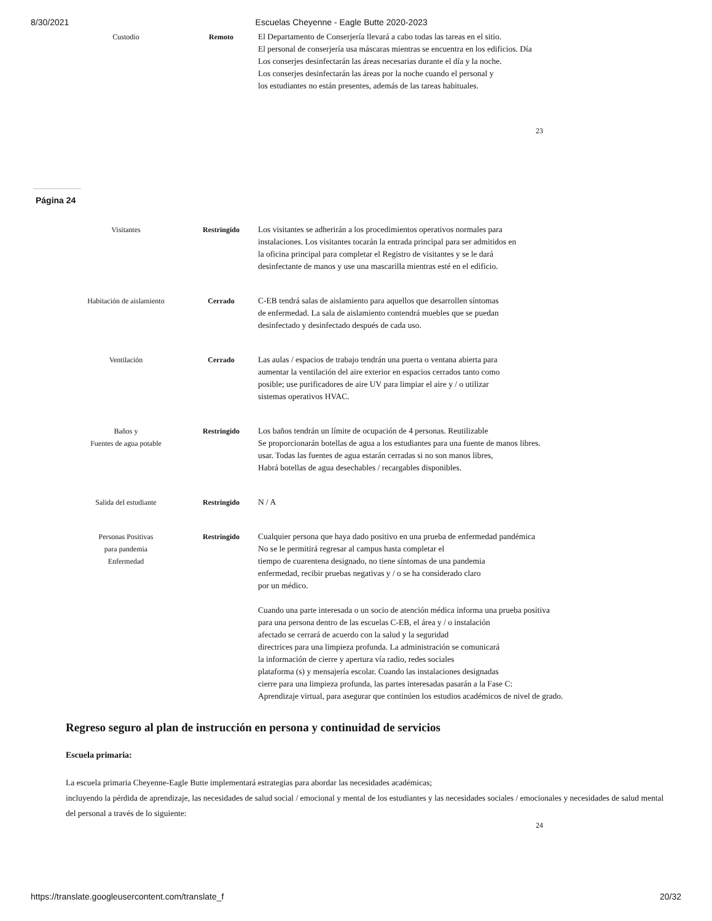8/30/2021 Escuelas Cheyenne - Eagle Butte 2020-2023
| Custodio | Remoto | El Departamento de Conserjería llevará a cabo todas las tareas en el sitio. El personal de conserjería usa máscaras mientras se encuentra en los edificios. Día Los conserjes desinfectarán las áreas necesarias durante el día y la noche. Los conserjes desinfectarán las áreas por la noche cuando el personal y los estudiantes no están presentes, además de las tareas habituales. |
23
Página 24
| Visitantes | Restringido | Los visitantes se adherirán a los procedimientos operativos normales para instalaciones. Los visitantes tocarán la entrada principal para ser admitidos en la oficina principal para completar el Registro de visitantes y se le dará desinfectante de manos y use una mascarilla mientras esté en el edificio. |
| Habitación de aislamiento | Cerrado | C-EB tendrá salas de aislamiento para aquellos que desarrollen síntomas de enfermedad. La sala de aislamiento contendrá muebles que se puedan desinfectado y desinfectado después de cada uso. |
| Ventilación | Cerrado | Las aulas / espacios de trabajo tendrán una puerta o ventana abierta para aumentar la ventilación del aire exterior en espacios cerrados tanto como posible; use purificadores de aire UV para limpiar el aire y / o utilizar sistemas operativos HVAC. |
| Baños y Fuentes de agua potable | Restringido | Los baños tendrán un límite de ocupación de 4 personas. Reutilizable Se proporcionarán botellas de agua a los estudiantes para una fuente de manos libres. usar. Todas las fuentes de agua estarán cerradas si no son manos libres, Habrá botellas de agua desechables / recargables disponibles. |
| Salida del estudiante | Restringido | N / A |
| Personas Positivas para pandemia Enfermedad | Restringido | Cualquier persona que haya dado positivo en una prueba de enfermedad pandémica No se le permitirá regresar al campus hasta completar el tiempo de cuarentena designado, no tiene síntomas de una pandemia enfermedad, recibir pruebas negativas y / o se ha considerado claro por un médico. Cuando una parte interesada o un socio de atención médica informa una prueba positiva para una persona dentro de las escuelas C-EB, el área y / o instalación afectado se cerrará de acuerdo con la salud y la seguridad directrices para una limpieza profunda. La administración se comunicará la información de cierre y apertura vía radio, redes sociales plataforma (s) y mensajería escolar. Cuando las instalaciones designadas cierre para una limpieza profunda, las partes interesadas pasarán a la Fase C: Aprendizaje virtual, para asegurar que continúen los estudios académicos de nivel de grado. |
Regreso seguro al plan de instrucción en persona y continuidad de servicios
Escuela primaria:
La escuela primaria Cheyenne-Eagle Butte implementará estrategias para abordar las necesidades académicas;
incluyendo la pérdida de aprendizaje, las necesidades de salud social / emocional y mental de los estudiantes y las necesidades sociales / emocionales y necesidades de salud mental del personal a través de lo siguiente:
24
https://translate.googleusercontent.com/translate_f 20/32